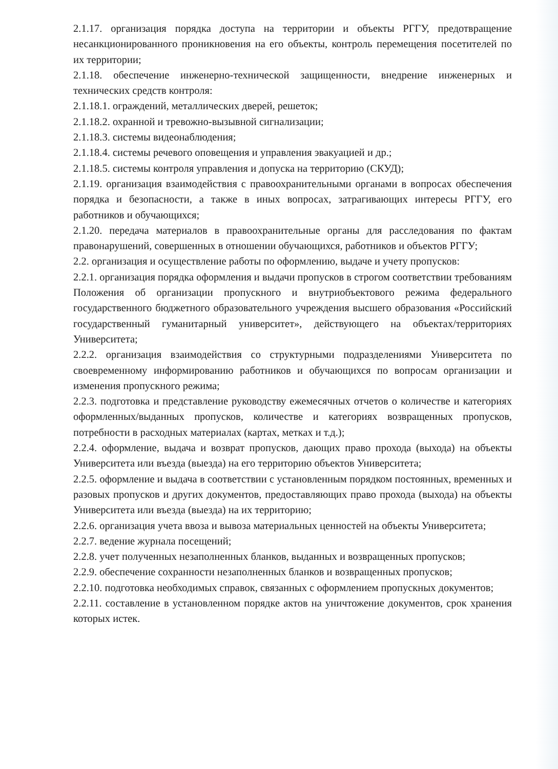2.1.17. организация порядка доступа на территории и объекты РГГУ, предотвращение несанкционированного проникновения на его объекты, контроль перемещения посетителей по их территории;
2.1.18. обеспечение инженерно-технической защищенности, внедрение инженерных и технических средств контроля:
2.1.18.1. ограждений, металлических дверей, решеток;
2.1.18.2. охранной и тревожно-вызывной сигнализации;
2.1.18.3. системы видеонаблюдения;
2.1.18.4. системы речевого оповещения и управления эвакуацией и др.;
2.1.18.5. системы контроля управления и допуска на территорию (СКУД);
2.1.19. организация взаимодействия с правоохранительными органами в вопросах обеспечения порядка и безопасности, а также в иных вопросах, затрагивающих интересы РГГУ, его работников и обучающихся;
2.1.20. передача материалов в правоохранительные органы для расследования по фактам правонарушений, совершенных в отношении обучающихся, работников и объектов РГГУ;
2.2. организация и осуществление работы по оформлению, выдаче и учету пропусков:
2.2.1. организация порядка оформления и выдачи пропусков в строгом соответствии требованиям Положения об организации пропускного и внутриобъектового режима федерального государственного бюджетного образовательного учреждения высшего образования «Российский государственный гуманитарный университет», действующего на объектах/территориях Университета;
2.2.2. организация взаимодействия со структурными подразделениями Университета по своевременному информированию работников и обучающихся по вопросам организации и изменения пропускного режима;
2.2.3. подготовка и представление руководству ежемесячных отчетов о количестве и категориях оформленных/выданных пропусков, количестве и категориях возвращенных пропусков, потребности в расходных материалах (картах, метках и т.д.);
2.2.4. оформление, выдача и возврат пропусков, дающих право прохода (выхода) на объекты Университета или въезда (выезда) на его территорию объектов Университета;
2.2.5. оформление и выдача в соответствии с установленным порядком постоянных, временных и разовых пропусков и других документов, предоставляющих право прохода (выхода) на объекты Университета или въезда (выезда) на их территорию;
2.2.6. организация учета ввоза и вывоза материальных ценностей на объекты Университета;
2.2.7. ведение журнала посещений;
2.2.8. учет полученных незаполненных бланков, выданных и возвращенных пропусков;
2.2.9. обеспечение сохранности незаполненных бланков и возвращенных пропусков;
2.2.10. подготовка необходимых справок, связанных с оформлением пропускных документов;
2.2.11. составление в установленном порядке актов на уничтожение документов, срок хранения которых истек.